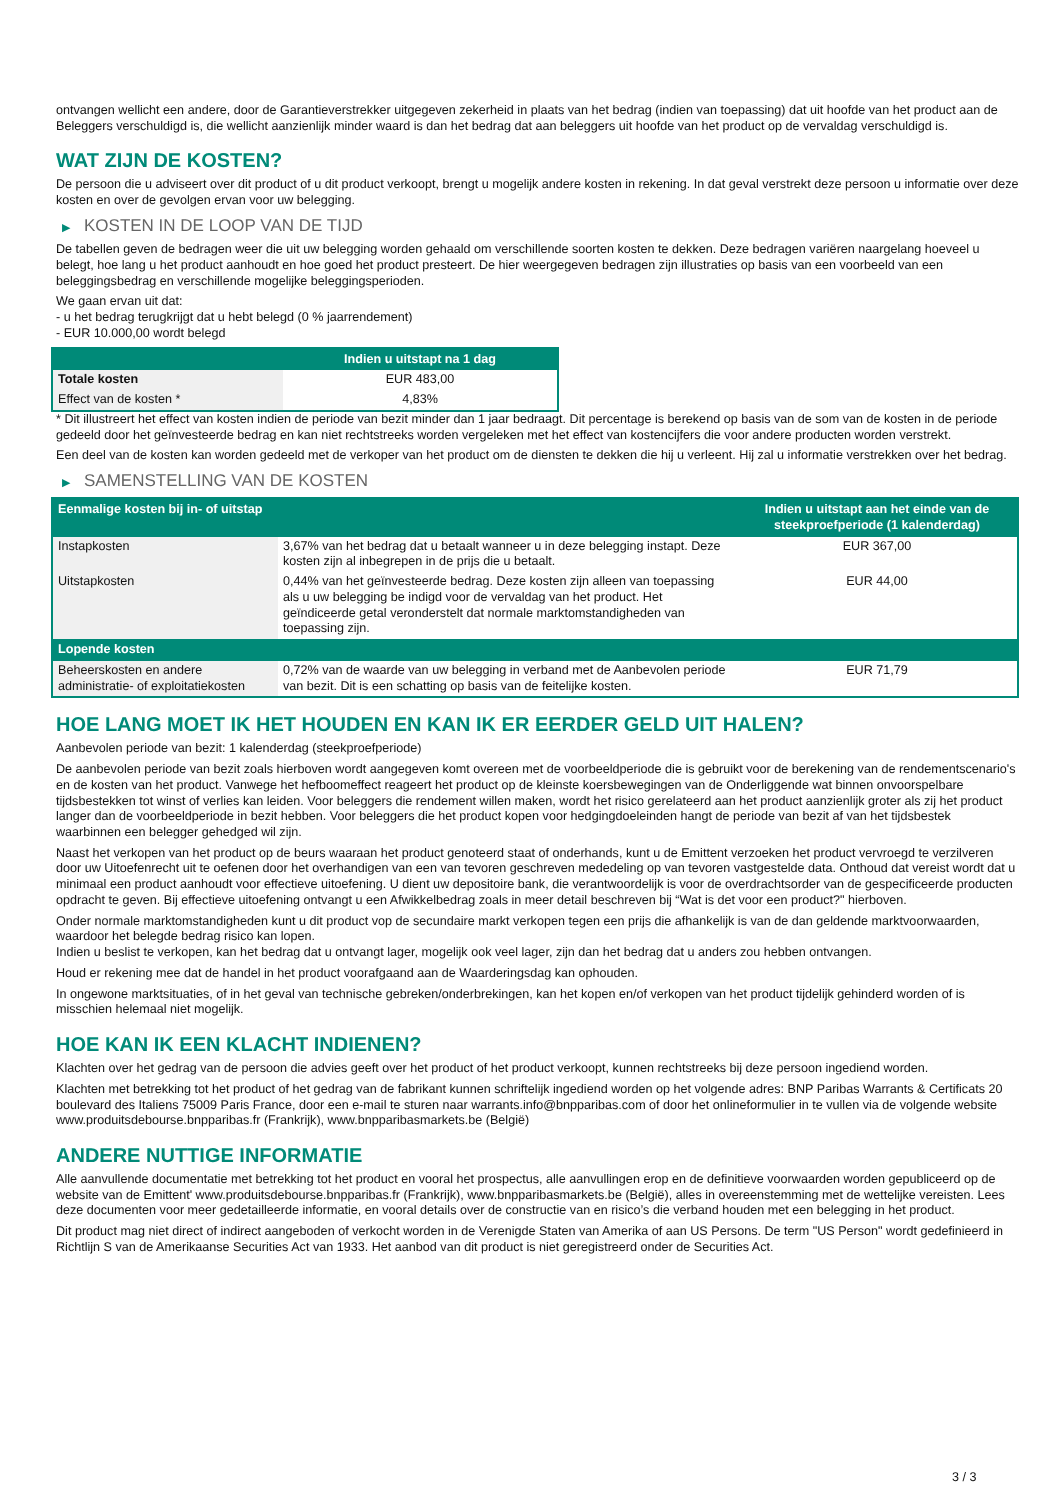ontvangen wellicht een andere, door de Garantieverstrekker uitgegeven zekerheid in plaats van het bedrag (indien van toepassing) dat uit hoofde van het product aan de Beleggers verschuldigd is, die wellicht aanzienlijk minder waard is dan het bedrag dat aan beleggers uit hoofde van het product op de vervaldag verschuldigd is.
WAT ZIJN DE KOSTEN?
De persoon die u adviseert over dit product of u dit product verkoopt, brengt u mogelijk andere kosten in rekening. In dat geval verstrekt deze persoon u informatie over deze kosten en over de gevolgen ervan voor uw belegging.
▶ KOSTEN IN DE LOOP VAN DE TIJD
De tabellen geven de bedragen weer die uit uw belegging worden gehaald om verschillende soorten kosten te dekken. Deze bedragen variëren naargelang hoeveel u belegt, hoe lang u het product aanhoudt en hoe goed het product presteert. De hier weergegeven bedragen zijn illustraties op basis van een voorbeeld van een beleggingsbedrag en verschillende mogelijke beleggingsperioden.
We gaan ervan uit dat:
- u het bedrag terugkrijgt dat u hebt belegd (0 % jaarrendement)
- EUR 10.000,00 wordt belegd
| | Indien u uitstapt na 1 dag |
| --- | --- |
| Totale kosten | EUR 483,00 |
| Effect van de kosten * | 4,83% |
* Dit illustreert het effect van kosten indien de periode van bezit minder dan 1 jaar bedraagt. Dit percentage is berekend op basis van de som van de kosten in de periode gedeeld door het geïnvesteerde bedrag en kan niet rechtstreeks worden vergeleken met het effect van kostencijfers die voor andere producten worden verstrekt.
Een deel van de kosten kan worden gedeeld met de verkoper van het product om de diensten te dekken die hij u verleent. Hij zal u informatie verstrekken over het bedrag.
▶ SAMENSTELLING VAN DE KOSTEN
| Eenmalige kosten bij in- of uitstap | | Indien u uitstapt aan het einde van de steekproefperiode (1 kalenderdag) |
| --- | --- | --- |
| Instapkosten | 3,67% van het bedrag dat u betaalt wanneer u in deze belegging instapt. Deze kosten zijn al inbegrepen in de prijs die u betaalt. | EUR 367,00 |
| Uitstapkosten | 0,44% van het geïnvesteerde bedrag. Deze kosten zijn alleen van toepassing als u uw belegging be indigd voor de vervaldag van het product. Het geïndiceerde getal veronderstelt dat normale marktomstandigheden van toepassing zijn. | EUR 44,00 |
| Lopende kosten | | |
| Beheerskosten en andere administratie- of exploitatiekosten | 0,72% van de waarde van uw belegging in verband met de Aanbevolen periode van bezit. Dit is een schatting op basis van de feitelijke kosten. | EUR 71,79 |
HOE LANG MOET IK HET HOUDEN EN KAN IK ER EERDER GELD UIT HALEN?
Aanbevolen periode van bezit: 1 kalenderdag (steekproefperiode)
De aanbevolen periode van bezit zoals hierboven wordt aangegeven komt overeen met de voorbeeldperiode die is gebruikt voor de berekening van de rendementscenario's en de kosten van het product. Vanwege het hefboomeffect reageert het product op de kleinste koersbewegingen van de Onderliggende wat binnen onvoorspelbare tijdsbestekken tot winst of verlies kan leiden. Voor beleggers die rendement willen maken, wordt het risico gerelateerd aan het product aanzienlijk groter als zij het product langer dan de voorbeeldperiode in bezit hebben. Voor beleggers die het product kopen voor hedgingdoeleinden hangt de periode van bezit af van het tijdsbestek waarbinnen een belegger gehedged wil zijn.
Naast het verkopen van het product op de beurs waaraan het product genoteerd staat of onderhands, kunt u de Emittent verzoeken het product vervroegd te verzilveren door uw Uitoefenrecht uit te oefenen door het overhandigen van een van tevoren geschreven mededeling op van tevoren vastgestelde data. Onthoud dat vereist wordt dat u minimaal een product aanhoudt voor effectieve uitoefening. U dient uw depositoire bank, die verantwoordelijk is voor de overdrachtsorder van de gespecificeerde producten opdracht te geven. Bij effectieve uitoefening ontvangt u een Afwikkelbedrag zoals in meer detail beschreven bij “Wat is det voor een product?" hierboven.
Onder normale marktomstandigheden kunt u dit product vop de secundaire markt verkopen tegen een prijs die afhankelijk is van de dan geldende marktvoorwaarden, waardoor het belegde bedrag risico kan lopen.
Indien u beslist te verkopen, kan het bedrag dat u ontvangt lager, mogelijk ook veel lager, zijn dan het bedrag dat u anders zou hebben ontvangen.
Houd er rekening mee dat de handel in het product voorafgaand aan de Waarderingsdag kan ophouden.
In ongewone marktsituaties, of in het geval van technische gebreken/onderbrekingen, kan het kopen en/of verkopen van het product tijdelijk gehinderd worden of is misschien helemaal niet mogelijk.
HOE KAN IK EEN KLACHT INDIENEN?
Klachten over het gedrag van de persoon die advies geeft over het product of het product verkoopt, kunnen rechtstreeks bij deze persoon ingediend worden.
Klachten met betrekking tot het product of het gedrag van de fabrikant kunnen schriftelijk ingediend worden op het volgende adres: BNP Paribas Warrants & Certificats 20 boulevard des Italiens 75009 Paris France, door een e-mail te sturen naar warrants.info@bnpparibas.com of door het onlineformulier in te vullen via de volgende website www.produitsdebourse.bnpparibas.fr (Frankrijk), www.bnpparibasmarkets.be (België)
ANDERE NUTTIGE INFORMATIE
Alle aanvullende documentatie met betrekking tot het product en vooral het prospectus, alle aanvullingen erop en de definitieve voorwaarden worden gepubliceerd op de website van de Emittent' www.produitsdebourse.bnpparibas.fr (Frankrijk), www.bnpparibasmarkets.be (België), alles in overeenstemming met de wettelijke vereisten. Lees deze documenten voor meer gedetailleerde informatie, en vooral details over de constructie van en risico’s die verband houden met een belegging in het product.
Dit product mag niet direct of indirect aangeboden of verkocht worden in de Verenigde Staten van Amerika of aan US Persons. De term "US Person" wordt gedefinieerd in Richtlijn S van de Amerikaanse Securities Act van 1933. Het aanbod van dit product is niet geregistreerd onder de Securities Act.
3 / 3